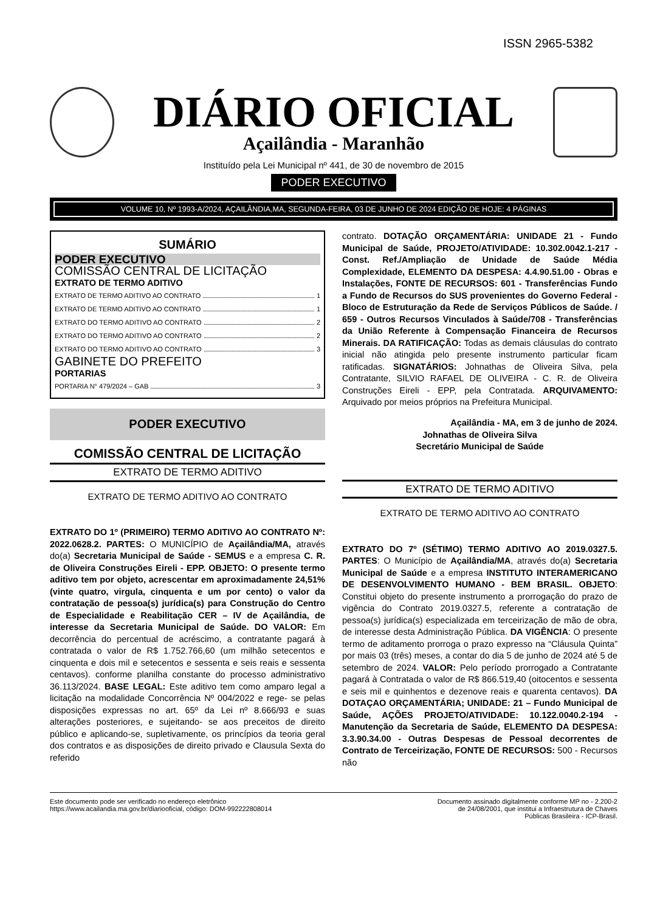ISSN 2965-5382
DIÁRIO OFICIAL
Açailândia - Maranhão
Instituído pela Lei Municipal nº 441, de 30 de novembro de 2015
PODER EXECUTIVO
VOLUME 10, Nº 1993-A/2024, AÇAILÂNDIA,MA, SEGUNDA-FEIRA, 03 DE JUNHO DE 2024 EDIÇÃO DE HOJE: 4 PÁGINAS
SUMÁRIO
PODER EXECUTIVO
COMISSÃO CENTRAL DE LICITAÇÃO
EXTRATO DE TERMO ADITIVO
EXTRATO DE TERMO ADITIVO AO CONTRATO 1
EXTRATO DE TERMO ADITIVO AO CONTRATO 1
EXTRATO DO TERMO ADITIVO AO CONTRATO 2
EXTRATO DO TERMO ADITIVO AO CONTRATO 2
EXTRATO DO TERMO ADITIVO AO CONTRATO 3
GABINETE DO PREFEITO
PORTARIAS
PORTARIA N° 479/2024 – GAB 3
PODER EXECUTIVO
COMISSÃO CENTRAL DE LICITAÇÃO
EXTRATO DE TERMO ADITIVO
EXTRATO DE TERMO ADITIVO AO CONTRATO
EXTRATO DO 1º (PRIMEIRO) TERMO ADITIVO AO CONTRATO Nº: 2022.0628.2. PARTES: O MUNICÍPIO de Açailândia/MA, através do(a) Secretaria Municipal de Saúde - SEMUS e a empresa C. R. de Oliveira Construções Eireli - EPP. OBJETO: O presente termo aditivo tem por objeto, acrescentar em aproximadamente 24,51% (vinte quatro, virgula, cinquenta e um por cento) o valor da contratação de pessoa(s) jurídica(s) para Construção do Centro de Especialidade e Reabilitação CER – IV de Açailândia, de interesse da Secretaria Municipal de Saúde. DO VALOR: Em decorrência do percentual de acréscimo, a contratante pagará à contratada o valor de R$ 1.752.766,60 (um milhão setecentos e cinquenta e dois mil e setecentos e sessenta e seis reais e sessenta centavos). conforme planilha constante do processo administrativo 36.113/2024. BASE LEGAL: Este aditivo tem como amparo legal a licitação na modalidade Concorrência Nº 004/2022 e rege- se pelas disposições expressas no art. 65º da Lei nº 8.666/93 e suas alterações posteriores, e sujeitando- se aos preceitos de direito público e aplicando-se, supletivamente, os princípios da teoria geral dos contratos e as disposições de direito privado e Clausula Sexta do referido
contrato. DOTAÇÃO ORÇAMENTÁRIA: UNIDADE 21 - Fundo Municipal de Saúde, PROJETO/ATIVIDADE: 10.302.0042.1-217 - Const. Ref./Ampliação de Unidade de Saúde Média Complexidade, ELEMENTO DA DESPESA: 4.4.90.51.00 - Obras e Instalações, FONTE DE RECURSOS: 601 - Transferências Fundo a Fundo de Recursos do SUS provenientes do Governo Federal - Bloco de Estruturação da Rede de Serviços Públicos de Saúde. / 659 - Outros Recursos Vinculados à Saúde/708 - Transferências da União Referente à Compensação Financeira de Recursos Minerais. DA RATIFICAÇÃO: Todas as demais cláusulas do contrato inicial não atingida pelo presente instrumento particular ficam ratificadas. SIGNATÁRIOS: Johnathas de Oliveira Silva, pela Contratante, SILVIO RAFAEL DE OLIVEIRA - C. R. de Oliveira Construções Eireli - EPP, pela Contratada. ARQUIVAMENTO: Arquivado por meios próprios na Prefeitura Municipal.
Açailândia - MA, em 3 de junho de 2024.
Johnathas de Oliveira Silva
Secretário Municipal de Saúde
EXTRATO DE TERMO ADITIVO
EXTRATO DE TERMO ADITIVO AO CONTRATO
EXTRATO DO 7º (SÉTIMO) TERMO ADITIVO AO 2019.0327.5. PARTES: O Município de Açailândia/MA, através do(a) Secretaria Municipal de Saúde e a empresa INSTITUTO INTERAMERICANO DE DESENVOLVIMENTO HUMANO - BEM BRASIL. OBJETO: Constitui objeto do presente instrumento a prorrogação do prazo de vigência do Contrato 2019.0327.5, referente a contratação de pessoa(s) jurídica(s) especializada em terceirização de mão de obra, de interesse desta Administração Pública. DA VIGÊNCIA: O presente termo de aditamento prorroga o prazo expresso na “Cláusula Quinta” por mais 03 (três) meses, a contar do dia 5 de junho de 2024 até 5 de setembro de 2024. VALOR: Pelo período prorrogado a Contratante pagará à Contratada o valor de R$ 866.519,40 (oitocentos e sessenta e seis mil e quinhentos e dezenove reais e quarenta centavos). DA DOTAÇAO ORÇAMENTÁRIA; UNIDADE: 21 – Fundo Municipal de Saúde, AÇÕES PROJETO/ATIVIDADE: 10.122.0040.2-194 - Manutenção da Secretaria de Saúde, ELEMENTO DA DESPESA: 3.3.90.34.00 - Outras Despesas de Pessoal decorrentes de Contrato de Terceirização, FONTE DE RECURSOS: 500 - Recursos não
Este documento pode ser verificado no endereço eletrônico
https://www.acailandia.ma.gov.br/diariooficial, código: DOM-992222808014
Documento assinado digitalmente conforme MP no - 2.200-2
de 24/08/2001, que institui a Infraestrutura de Chaves
Públicas Brasileira - ICP-Brasil.